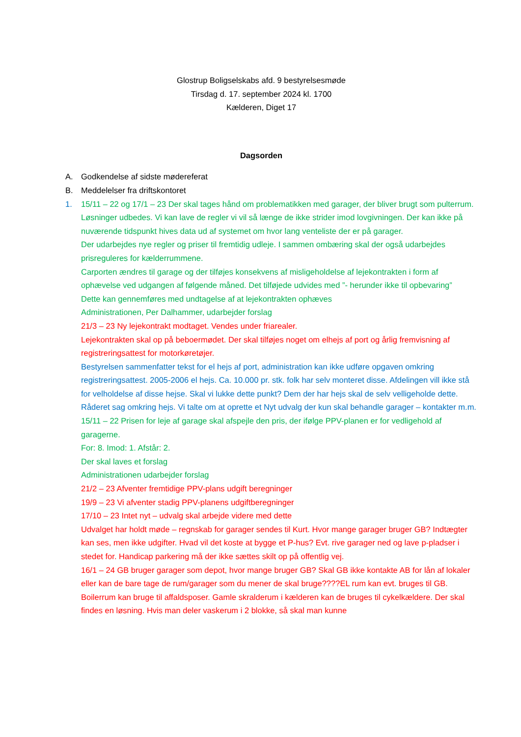Glostrup Boligselskabs afd. 9 bestyrelsesmøde
Tirsdag d. 17. september 2024 kl. 1700
Kælderen, Diget 17
Dagsorden
A. Godkendelse af sidste mødereferat
B. Meddelelser fra driftskontoret
1. 15/11 – 22 og 17/1 – 23 Der skal tages hånd om problematikken med garager, der bliver brugt som pulterrum. Løsninger udbedes. Vi kan lave de regler vi vil så længe de ikke strider imod lovgivningen. Der kan ikke på nuværende tidspunkt hives data ud af systemet om hvor lang venteliste der er på garager.
Der udarbejdes nye regler og priser til fremtidig udleje. I sammen ombæring skal der også udarbejdes prisreguleres for kælderrummene.
Carporten ændres til garage og der tilføjes konsekvens af misligeholdelse af lejekontrakten i form af ophævelse ved udgangen af følgende måned. Det tilføjede udvides med ”- herunder ikke til opbevaring”
Dette kan gennemføres med undtagelse af at lejekontrakten ophæves
Administrationen, Per Dalhammer, udarbejder forslag
21/3 – 23 Ny lejekontrakt modtaget. Vendes under friarealer.
Lejekontrakten skal op på beboermødet. Der skal tilføjes noget om elhejs af port og årlig fremvisning af registreringsattest for motorkøretøjer.
Bestyrelsen sammenfatter tekst for el hejs af port, administration kan ikke udføre opgaven omkring registreringsattest. 2005-2006 el hejs. Ca. 10.000 pr. stk. folk har selv monteret disse. Afdelingen vill ikke stå for velholdelse af disse hejse. Skal vi lukke dette punkt? Dem der har hejs skal de selv velligeholde dette. Råderet sag omkring hejs. Vi talte om at oprette et Nyt udvalg der kun skal behandle garager – kontakter m.m.
15/11 – 22 Prisen for leje af garage skal afspejle den pris, der ifølge PPV-planen er for vedligehold af garagerne.
For: 8. Imod: 1. Afstår: 2.
Der skal laves et forslag
Administrationen udarbejder forslag
21/2 – 23 Afventer fremtidige PPV-plans udgift beregninger
19/9 – 23 Vi afventer stadig PPV-planens udgiftberegninger
17/10 – 23 Intet nyt – udvalg skal arbejde videre med dette
Udvalget har holdt møde – regnskab for garager sendes til Kurt. Hvor mange garager bruger GB? Indtægter kan ses, men ikke udgifter. Hvad vil det koste at bygge et P-hus? Evt. rive garager ned og lave p-pladser i stedet for. Handicap parkering må der ikke sættes skilt op på offentlig vej.
16/1 – 24 GB bruger garager som depot, hvor mange bruger GB? Skal GB ikke kontakte AB for lån af lokaler eller kan de bare tage de rum/garager som du mener de skal bruge????EL rum kan evt. bruges til GB. Boilerrum kan bruge til affaldsposer. Gamle skralderum i kælderen kan de bruges til cykelkældere. Der skal findes en løsning. Hvis man deler vaskerum i 2 blokke, så skal man kunne